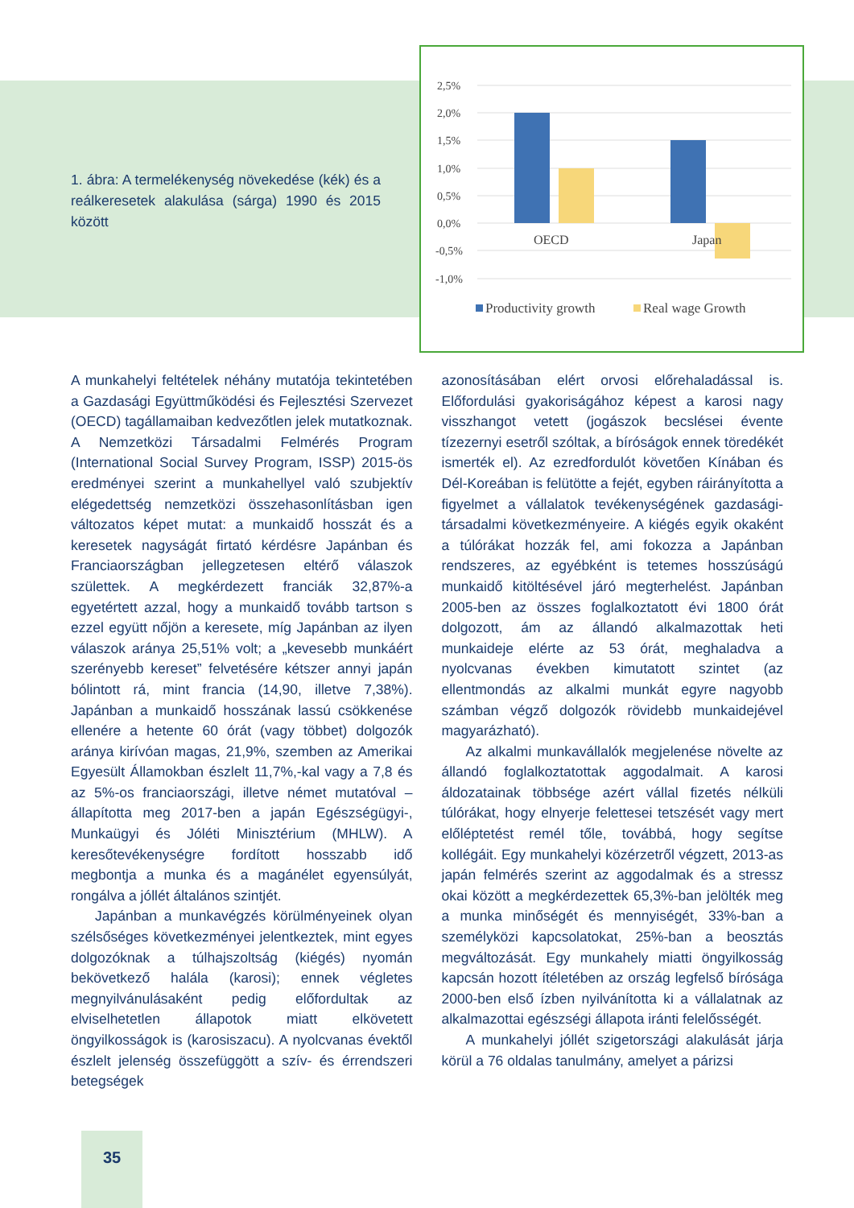1. ábra: A termelékenység növekedése (kék) és a reálkeresetek alakulása (sárga) 1990 és 2015 között
2,5%
2,0%
1,5%
1,0%
0,5%
0,0%
-0,5%
-1,0%
OECD
Japan
Productivity growth
Real wage Growth
A munkahelyi feltételek néhány mutatója tekintetében a Gazdasági Együttműködési és Fejlesztési Szervezet (OECD) tagállamaiban kedvezőtlen jelek mutatkoznak. A Nemzetközi Társadalmi Felmérés Program (International Social Survey Program, ISSP) 2015-ös eredményei szerint a munkahellyel való szubjektív elégedettség nemzetközi összehasonlításban igen változatos képet mutat: a munkaidő hosszát és a keresetek nagyságát firtató kérdésre Japánban és Franciaországban jellegzetesen eltérő válaszok születtek. A megkérdezett franciák 32,87%-a egyetértett azzal, hogy a munkaidő tovább tartson s ezzel együtt nőjön a keresete, míg Japánban az ilyen válaszok aránya 25,51% volt; a „kevesebb munkáért szerényebb kereset” felvetésére kétszer annyi japán bólintott rá, mint francia (14,90, illetve 7,38%). Japánban a munkaidő hosszának lassú csökkenése ellenére a hetente 60 órát (vagy többet) dolgozók aránya kirívóan magas, 21,9%, szemben az Amerikai Egyesült Államokban észlelt 11,7%,-kal vagy a 7,8 és az 5%-os franciaországi, illetve német mutatóval – állapította meg 2017-ben a japán Egészségügyi-, Munkaügyi és Jóléti Minisztérium (MHLW). A keresőtevékenységre fordított hosszabb idő megbontja a munka és a magánélet egyensúlyát, rongálva a jóllét általános szintjét.
Japánban a munkavégzés körülményeinek olyan szélsőséges következményei jelentkeztek, mint egyes dolgozóknak a túlhajszoltság (kiégés) nyomán bekövetkező halála (karosi); ennek végletes megnyilvánulásaként pedig előfordultak az elviselhetetlen állapotok miatt elkövetett öngyilkosságok is (karosiszacu). A nyolcvanas évektől észlelt jelenség összefüggött a szív- és érrendszeri betegségek
azonosításában elért orvosi előrehaladással is. Előfordulási gyakoriságához képest a karosi nagy visszhangot vetett (jogászok becslései évente tízezernyi esetről szóltak, a bíróságok ennek töredékét ismerték el). Az ezredfordulót követően Kínában és Dél-Koreában is felütötte a fejét, egyben ráirányította a figyelmet a vállalatok tevékenységének gazdasági-társadalmi következményeire. A kiégés egyik okaként a túlórákat hozzák fel, ami fokozza a Japánban rendszeres, az egyébként is tetemes hosszúságú munkaidő kitöltésével járó megterhelést. Japánban 2005-ben az összes foglalkoztatott évi 1800 órát dolgozott, ám az állandó alkalmazottak heti munkaideje elérte az 53 órát, meghaladva a nyolcvanas években kimutatott szintet (az ellentmondás az alkalmi munkát egyre nagyobb számban végző dolgozók rövidebb munkaidejével magyarázható).
Az alkalmi munkavállalók megjelenése növelte az állandó foglalkoztatottak aggodalmait. A karosi áldozatainak többsége azért vállal fizetés nélküli túlórákat, hogy elnyerje felettesei tetszését vagy mert előléptetést remél tőle, továbbá, hogy segítse kollégáit. Egy munkahelyi közérzetről végzett, 2013-as japán felmérés szerint az aggodalmak és a stressz okai között a megkérdezettek 65,3%-ban jelölték meg a munka minőségét és mennyiségét, 33%-ban a személyközi kapcsolatokat, 25%-ban a beosztás megváltozását. Egy munkahely miatti öngyilkosság kapcsán hozott ítéletében az ország legfelső bírósága 2000-ben első ízben nyilvánította ki a vállalatnak az alkalmazottai egészségi állapota iránti felelősségét.
A munkahelyi jóllét szigetországi alakulását járja körül a 76 oldalas tanulmány, amelyet a párizsi
35